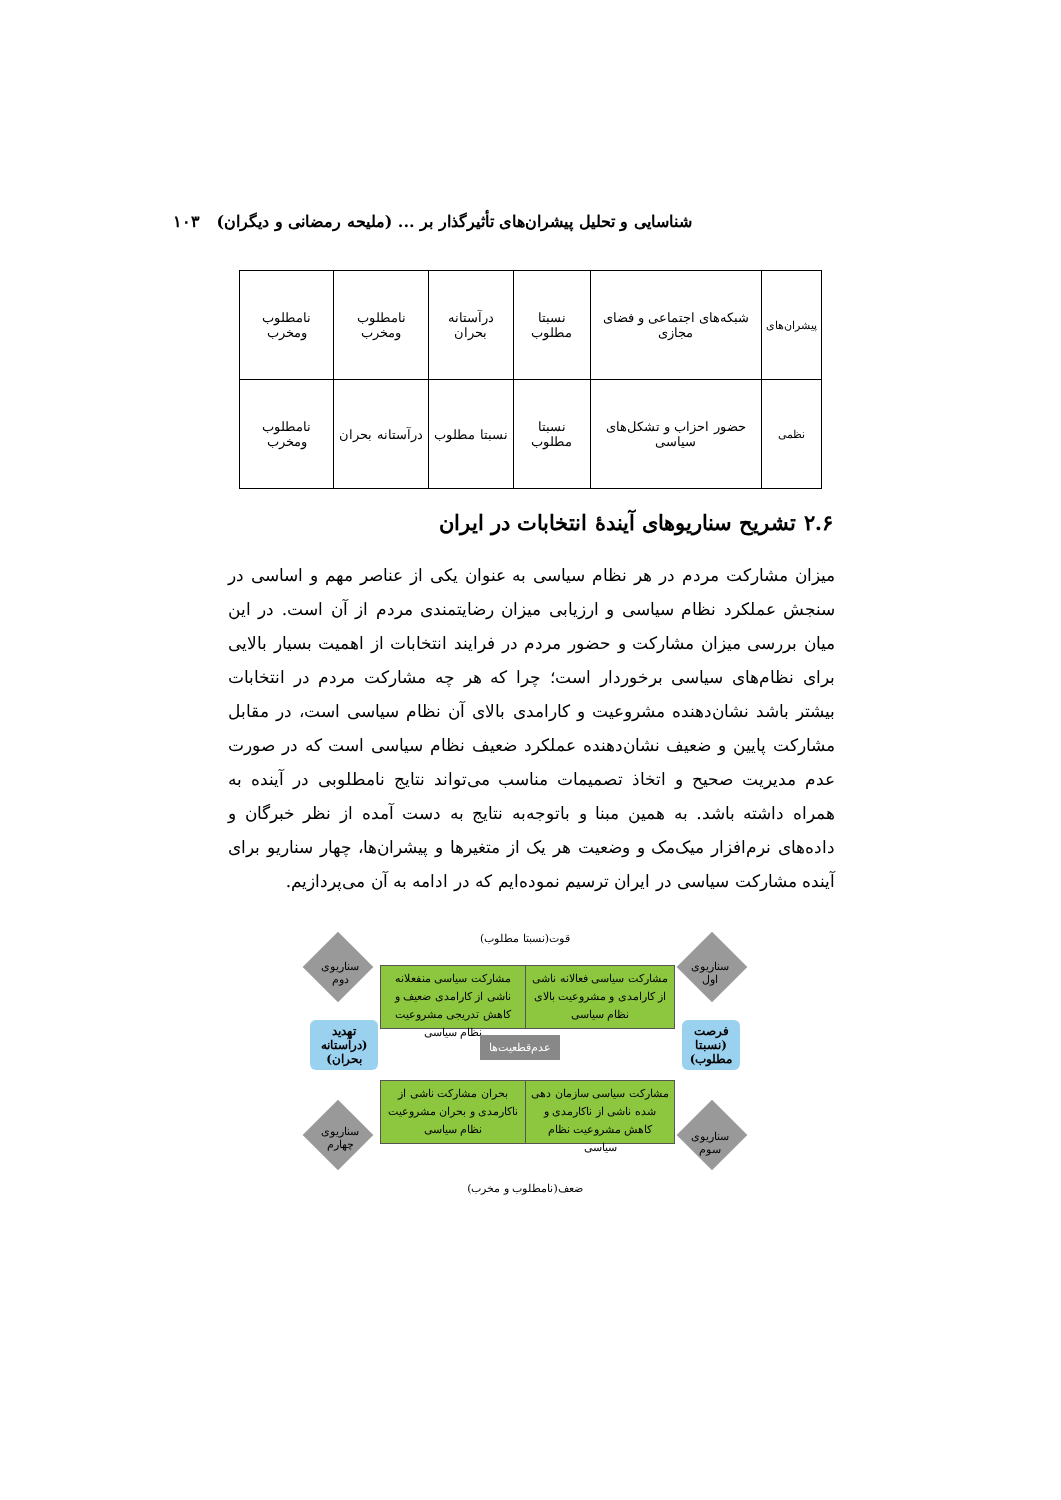شناسایی و تحلیل پیشران‌های تأثیرگذار بر ... (ملیحه رمضانی و دیگران) ۱۰۳
| پیشران‌های | شبکه‌های اجتماعی و فضای مجازی | نسبتا مطلوب | درآستانه بحران | نامطلوب ومخرب | نامطلوب ومخرب |
| نظمی | حضور احزاب و تشکل‌های سیاسی | نسبتا مطلوب | نسبتا مطلوب | درآستانه بحران | نامطلوب ومخرب |
۲.۶ تشریح سناریوهای آیندهٔ انتخابات در ایران
میزان مشارکت مردم در هر نظام سیاسی به عنوان یکی از عناصر مهم و اساسی در سنجش عملکرد نظام سیاسی و ارزیابی میزان رضایتمندی مردم از آن است. در این میان بررسی میزان مشارکت و حضور مردم در فرایند انتخابات از اهمیت بسیار بالایی برای نظام‌های سیاسی برخوردار است؛ چرا که هر چه مشارکت مردم در انتخابات بیشتر باشد نشان‌دهنده مشروعیت و کارامدی بالای آن نظام سیاسی است، در مقابل مشارکت پایین و ضعیف نشان‌دهنده عملکرد ضعیف نظام سیاسی است که در صورت عدم مدیریت صحیح و اتخاذ تصمیمات مناسب می‌تواند نتایج نامطلوبی در آینده به همراه داشته باشد. به همین مبنا و باتوجه‌به نتایج به دست آمده از نظر خبرگان و داده‌های نرم‌افزار میک‌مک و وضعیت هر یک از متغیرها و پیشران‌ها، چهار سناریو برای آینده مشارکت سیاسی در ایران ترسیم نموده‌ایم که در ادامه به آن می‌پردازیم.
قوت(نسبتا مطلوب)
سناریوی دوم
سناریوی اول
مشارکت سیاسی فعالانه ناشی از کارامدی و مشروعیت بالای نظام سیاسی
مشارکت سیاسی منفعلانه ناشی از کارامدی ضعیف و کاهش تدریجی مشروعیت نظام سیاسی
تهدید (درآستانه بحران)
عدم‌قطعیت‌ها
فرصت (نسبتا مطلوب)
بحران مشارکت ناشی از ناکارمدی و بحران مشروعیت نظام سیاسی
مشارکت سیاسی سازمان دهی شده ناشی از ناکارمدی و کاهش مشروعیت نظام سیاسی
سناریوی چهارم
سناریوی سوم
ضعف(نامطلوب و مخرب)